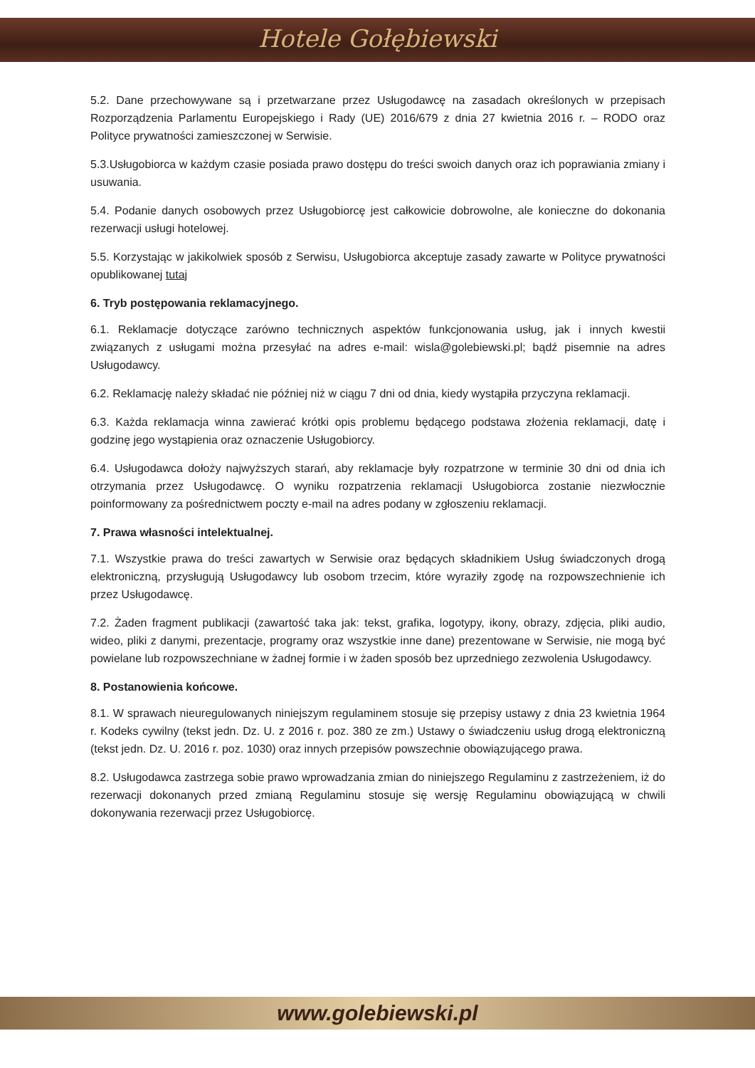Hotele Gołębiewski
5.2. Dane przechowywane są i przetwarzane przez Usługodawcę na zasadach określonych w przepisach Rozporządzenia Parlamentu Europejskiego i Rady (UE) 2016/679 z dnia 27 kwietnia 2016 r. – RODO oraz Polityce prywatności zamieszczonej w Serwisie.
5.3.Usługobiorca w każdym czasie posiada prawo dostępu do treści swoich danych oraz ich poprawiania zmiany i usuwania.
5.4. Podanie danych osobowych przez Usługobiorcę jest całkowicie dobrowolne, ale konieczne do dokonania rezerwacji usługi hotelowej.
5.5. Korzystając w jakikolwiek sposób z Serwisu, Usługobiorca akceptuje zasady zawarte w Polityce prywatności opublikowanej tutaj
6. Tryb postępowania reklamacyjnego.
6.1. Reklamacje dotyczące zarówno technicznych aspektów funkcjonowania usług, jak i innych kwestii związanych z usługami można przesyłać na adres e-mail: wisla@golebiewski.pl; bądź pisemnie na adres Usługodawcy.
6.2. Reklamację należy składać nie później niż w ciągu 7 dni od dnia, kiedy wystąpiła przyczyna reklamacji.
6.3. Każda reklamacja winna zawierać krótki opis problemu będącego podstawa złożenia reklamacji, datę i godzinę jego wystąpienia oraz oznaczenie Usługobiorcy.
6.4. Usługodawca dołoży najwyższych starań, aby reklamacje były rozpatrzone w terminie 30 dni od dnia ich otrzymania przez Usługodawcę. O wyniku rozpatrzenia reklamacji Usługobiorca zostanie niezwłocznie poinformowany za pośrednictwem poczty e-mail na adres podany w zgłoszeniu reklamacji.
7. Prawa własności intelektualnej.
7.1. Wszystkie prawa do treści zawartych w Serwisie oraz będących składnikiem Usług świadczonych drogą elektroniczną, przysługują Usługodawcy lub osobom trzecim, które wyraziły zgodę na rozpowszechnienie ich przez Usługodawcę.
7.2. Żaden fragment publikacji (zawartość taka jak: tekst, grafika, logotypy, ikony, obrazy, zdjęcia, pliki audio, wideo, pliki z danymi, prezentacje, programy oraz wszystkie inne dane) prezentowane w Serwisie, nie mogą być powielane lub rozpowszechniane w żadnej formie i w żaden sposób bez uprzedniego zezwolenia Usługodawcy.
8. Postanowienia końcowe.
8.1. W sprawach nieuregulowanych niniejszym regulaminem stosuje się przepisy ustawy z dnia 23 kwietnia 1964 r. Kodeks cywilny (tekst jedn. Dz. U. z 2016 r. poz. 380 ze zm.) Ustawy o świadczeniu usług drogą elektroniczną (tekst jedn. Dz. U. 2016 r. poz. 1030) oraz innych przepisów powszechnie obowiązującego prawa.
8.2. Usługodawca zastrzega sobie prawo wprowadzania zmian do niniejszego Regulaminu z zastrzeżeniem, iż do rezerwacji dokonanych przed zmianą Regulaminu stosuje się wersję Regulaminu obowiązującą w chwili dokonywania rezerwacji przez Usługobiorcę.
www.golebiewski.pl